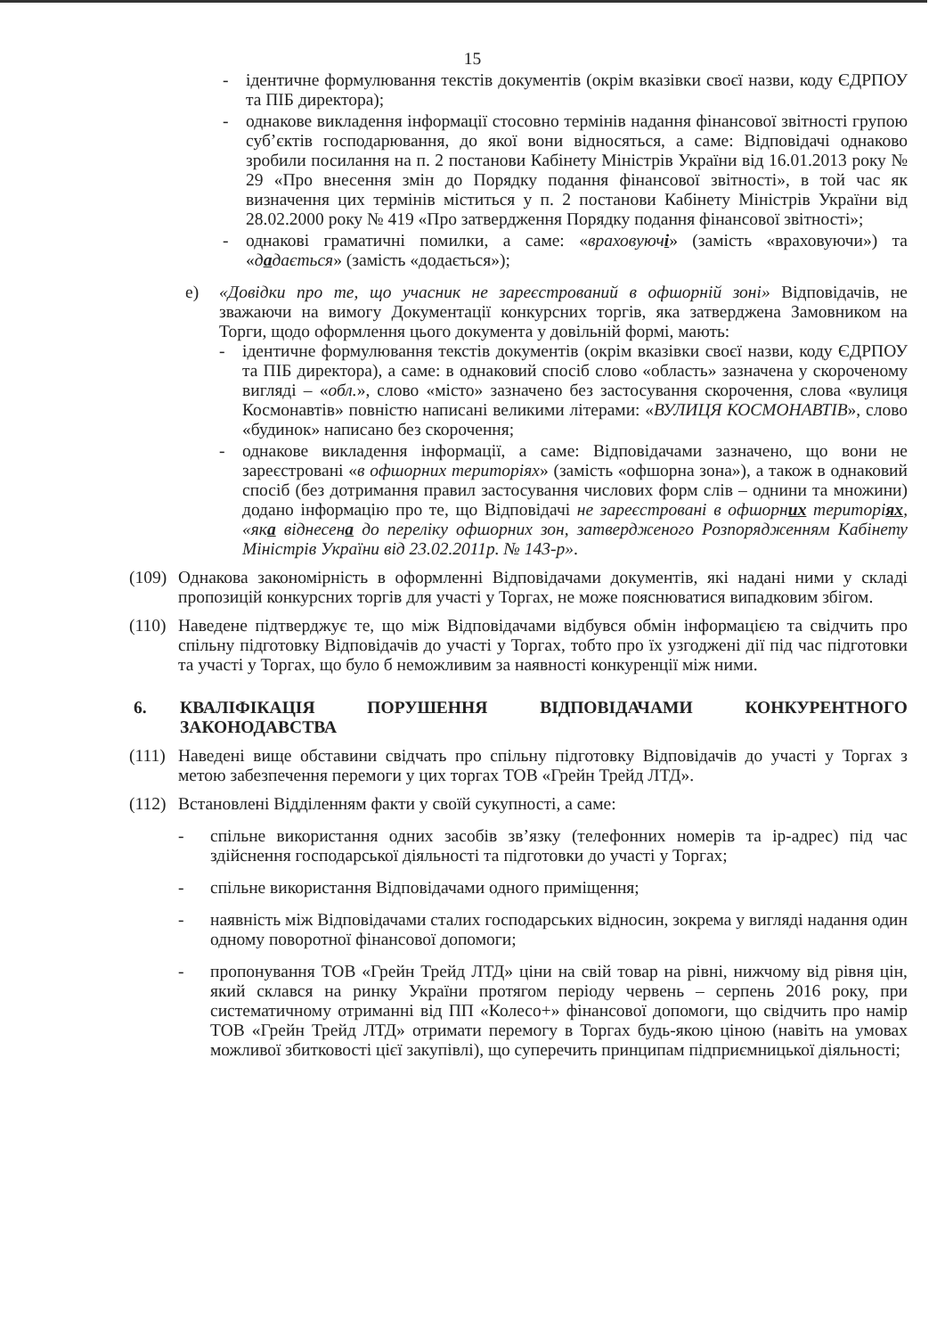15
- ідентичне формулювання текстів документів (окрім вказівки своєї назви, коду ЄДРПОУ та ПІБ директора);
- однакове викладення інформації стосовно термінів надання фінансової звітності групою суб’єктів господарювання, до якої вони відносяться, а саме: Відповідачі однаково зробили посилання на п. 2 постанови Кабінету Міністрів України від 16.01.2013 року № 29 «Про внесення змін до Порядку подання фінансової звітності», в той час як визначення цих термінів міститься у п. 2 постанови Кабінету Міністрів України від 28.02.2000 року № 419 «Про затвердження Порядку подання фінансової звітності»;
- однакові граматичні помилки, а саме: «враховуючі» (замість «враховуючи») та «дадається» (замість «додається»);
е) «Довідки про те, що учасник не зареєстрований в офшорній зоні» Відповідачів, не зважаючи на вимогу Документації конкурсних торгів, яка затверджена Замовником на Торги, щодо оформлення цього документа у довільній формі, мають:
- ідентичне формулювання текстів документів (окрім вказівки своєї назви, коду ЄДРПОУ та ПІБ директора), а саме: в однаковий спосіб слово «область» зазначена у скороченому вигляді – «обл.», слово «місто» зазначено без застосування скорочення, слова «вулиця Космонавтів» повністю написані великими літерами: «ВУЛИЦЯ КОСМОНАВТІВ», слово «будинок» написано без скорочення;
- однакове викладення інформації, а саме: Відповідачами зазначено, що вони не зареєстровані «в офшорних територіях» (замість «офшорна зона»), а також в однаковий спосіб (без дотримання правил застосування числових форм слів – однини та множини) додано інформацію про те, що Відповідачі не зареєстровані в офшорних територіях, «яка віднесена до переліку офшорних зон, затвердженого Розпорядженням Кабінету Міністрів України від 23.02.2011р. № 143-р».
(109)
Однакова закономірність в оформленні Відповідачами документів, які надані ними у складі пропозицій конкурсних торгів для участі у Торгах, не може пояснюватися випадковим збігом.
(110)
Наведене підтверджує те, що між Відповідачами відбувся обмін інформацією та свідчить про спільну підготовку Відповідачів до участі у Торгах, тобто про їх узгоджені дії під час підготовки та участі у Торгах, що було б неможливим за наявності конкуренції між ними.
6. КВАЛІФІКАЦІЯ ПОРУШЕННЯ ВІДПОВІДАЧАМИ КОНКУРЕНТНОГО ЗАКОНОДАВСТВА
(111)
Наведені вище обставини свідчать про спільну підготовку Відповідачів до участі у Торгах з метою забезпечення перемоги у цих торгах ТОВ «Грейн Трейд ЛТД».
(112)
Встановлені Відділенням факти у своїй сукупності, а саме:
- спільне використання одних засобів зв’язку (телефонних номерів та ір-адрес) під час здійснення господарської діяльності та підготовки до участі у Торгах;
- спільне використання Відповідачами одного приміщення;
- наявність між Відповідачами сталих господарських відносин, зокрема у вигляді надання один одному поворотної фінансової допомоги;
- пропонування ТОВ «Грейн Трейд ЛТД» ціни на свій товар на рівні, нижчому від рівня цін, який склався на ринку України протягом періоду червень – серпень 2016 року, при систематичному отриманні від ПП «Колесо+» фінансової допомоги, що свідчить про намір ТОВ «Грейн Трейд ЛТД» отримати перемогу в Торгах будь-якою ціною (навіть на умовах можливої збитковості цієї закупівлі), що суперечить принципам підприємницької діяльності;